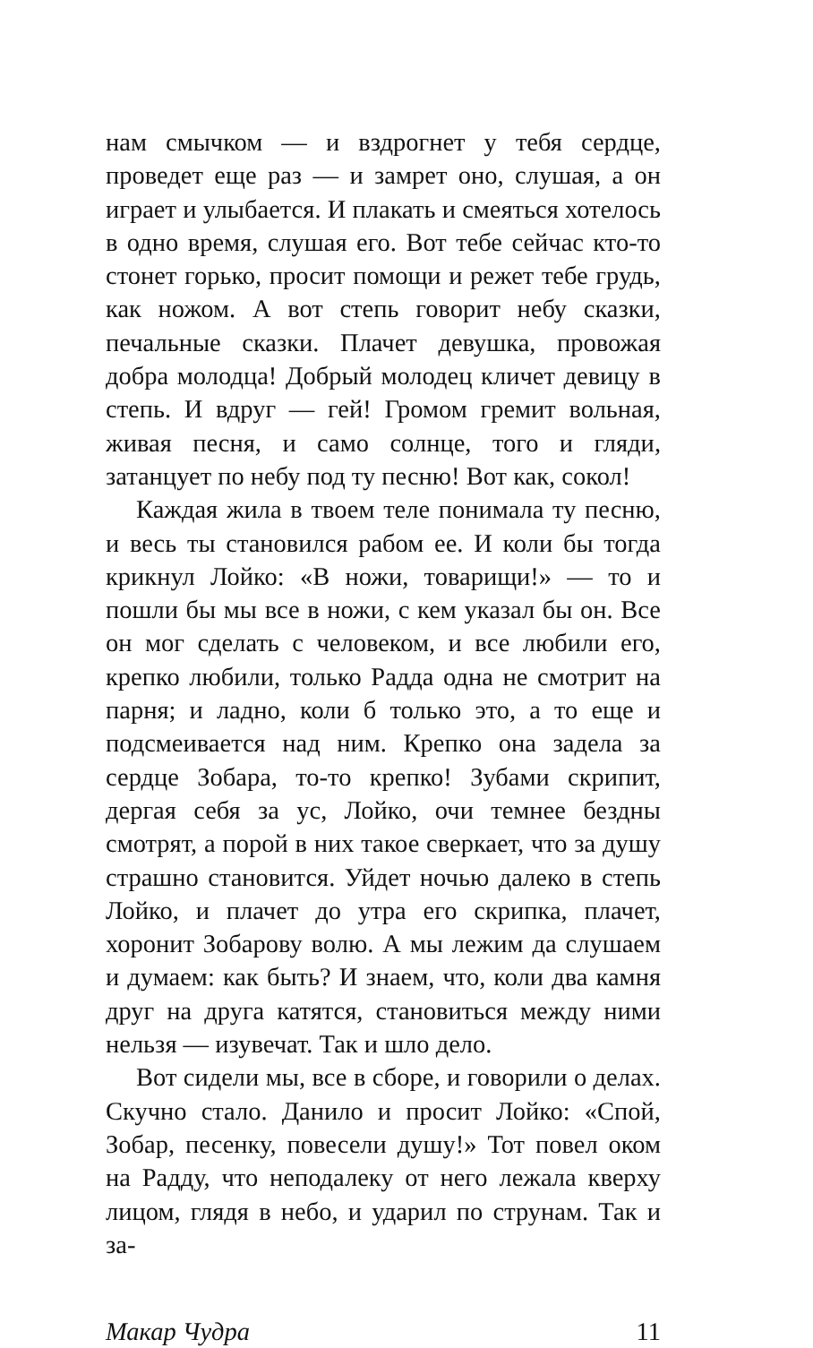нам смычком — и вздрогнет у тебя сердце, проведет еще раз — и замрет оно, слушая, а он играет и улыбается. И плакать и смеяться хотелось в одно время, слушая его. Вот тебе сейчас кто-то стонет горько, просит помощи и режет тебе грудь, как ножом. А вот степь говорит небу сказки, печальные сказки. Плачет девушка, провожая добра молодца! Добрый молодец кличет девицу в степь. И вдруг — гей! Громом гремит вольная, живая песня, и само солнце, того и гляди, затанцует по небу под ту песню! Вот как, сокол!
Каждая жила в твоем теле понимала ту песню, и весь ты становился рабом ее. И коли бы тогда крикнул Лойко: «В ножи, товарищи!» — то и пошли бы мы все в ножи, с кем указал бы он. Все он мог сделать с человеком, и все любили его, крепко любили, только Радда одна не смотрит на парня; и ладно, коли б только это, а то еще и подсмеивается над ним. Крепко она задела за сердце Зобара, то-то крепко! Зубами скрипит, дергая себя за ус, Лойко, очи темнее бездны смотрят, а порой в них такое сверкает, что за душу страшно становится. Уйдет ночью далеко в степь Лойко, и плачет до утра его скрипка, плачет, хоронит Зобарову волю. А мы лежим да слушаем и думаем: как быть? И знаем, что, коли два камня друг на друга катятся, становиться между ними нельзя — изувечат. Так и шло дело.
Вот сидели мы, все в сборе, и говорили о делах. Скучно стало. Данило и просит Лойко: «Спой, Зобар, песенку, повесели душу!» Тот повел оком на Радду, что неподалеку от него лежала кверху лицом, глядя в небо, и ударил по струнам. Так и за-
Макар Чудра 11